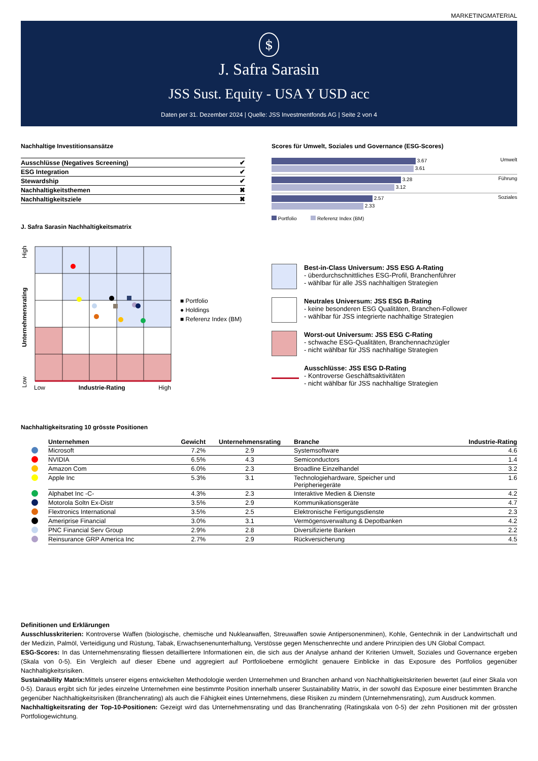MARKETINGMATERIAL
$
J. Safra Sarasin
JSS Sust. Equity - USA Y USD acc
Daten per 31. Dezember 2024 | Quelle: JSS Investmentfonds AG | Seite 2 von 4
Nachhaltige Investitionsansätze
| Ausschlüsse (Negatives Screening) | ✔ |
| ESG Integration | ✔ |
| Stewardship | ✔ |
| Nachhaltigkeitsthemen | ✖ |
| Nachhaltigkeitsziele | ✖ |
J. Safra Sarasin Nachhaltigkeitsmatrix
Scores für Umwelt, Soziales und Governance (ESG-Scores)
Umwelt
3.67
3.61
Führung
3.28
3.12
Soziales
2.57
2.33
Portfolio Referenz Index (BM)
Low Unternehmensrating High
Low Industrie-Rating High
■ Portfolio
● Holdings
■ Referenz Index (BM)
Best-in-Class Universum: JSS ESG A-Rating
- überdurchschnittliches ESG-Profil, Branchenführer
- wählbar für alle JSS nachhaltigen Strategien
Neutrales Universum: JSS ESG B-Rating
- keine besonderen ESG Qualitäten, Branchen-Follower
- wählbar für JSS integrierte nachhaltige Strategien
Worst-out Universum: JSS ESG C-Rating
- schwache ESG-Qualitäten, Branchennachzügler
- nicht wählbar für JSS nachhaltige Strategien
Ausschlüsse: JSS ESG D-Rating
- Kontroverse Geschäftsaktivitäten
- nicht wählbar für JSS nachhaltige Strategien
Nachhaltigkeitsrating 10 grösste Positionen
| | Unternehmen | Gewicht | Unternehmensrating | Branche | Industrie-Rating |
| --- | --- | --- | --- | --- | --- |
| | Microsoft | 7.2% | 2.9 | Systemsoftware | 4.6 |
| | NVIDIA | 6.5% | 4.3 | Semiconductors | 1.4 |
| | Amazon Com | 6.0% | 2.3 | Broadline Einzelhandel | 3.2 |
| | Apple Inc | 5.3% | 3.1 | Technologiehardware, Speicher und Peripheriegeräte | 1.6 |
| | Alphabet Inc -C- | 4.3% | 2.3 | Interaktive Medien & Dienste | 4.2 |
| | Motorola Soltn Ex-Distr | 3.5% | 2.9 | Kommunikationsgeräte | 4.7 |
| | Flextronics International | 3.5% | 2.5 | Elektronische Fertigungsdienste | 2.3 |
| | Ameriprise Financial | 3.0% | 3.1 | Vermögensverwaltung & Depotbanken | 4.2 |
| | PNC Financial Serv Group | 2.9% | 2.8 | Diversifizierte Banken | 2.2 |
| | Reinsurance GRP America Inc | 2.7% | 2.9 | Rückversicherung | 4.5 |
Definitionen und Erklärungen
Ausschlusskriterien: Kontroverse Waffen (biologische, chemische und Nuklearwaffen, Streuwaffen sowie Antipersonenminen), Kohle, Gentechnik in der Landwirtschaft und der Medizin, Palmöl, Verteidigung und Rüstung, Tabak, Erwachsenenunterhaltung, Verstösse gegen Menschenrechte und andere Prinzipien des UN Global Compact.
ESG-Scores: In das Unternehmensrating fliessen detailliertere Informationen ein, die sich aus der Analyse anhand der Kriterien Umwelt, Soziales und Governance ergeben (Skala von 0-5). Ein Vergleich auf dieser Ebene und aggregiert auf Portfolioebene ermöglicht genauere Einblicke in das Exposure des Portfolios gegenüber Nachhaltigkeitsrisiken.
Sustainability Matrix: Mittels unserer eigens entwickelten Methodologie werden Unternehmen und Branchen anhand von Nachhaltigkeitskriterien bewertet (auf einer Skala von 0-5). Daraus ergibt sich für jedes einzelne Unternehmen eine bestimmte Position innerhalb unserer Sustainability Matrix, in der sowohl das Exposure einer bestimmten Branche gegenüber Nachhaltigkeitsrisiken (Branchenrating) als auch die Fähigkeit eines Unternehmens, diese Risiken zu mindern (Unternehmensrating), zum Ausdruck kommen.
Nachhaltigkeitsrating der Top-10-Positionen: Gezeigt wird das Unternehmensrating und das Branchenrating (Ratingskala von 0-5) der zehn Positionen mit der grössten Portfoliogewichtung.